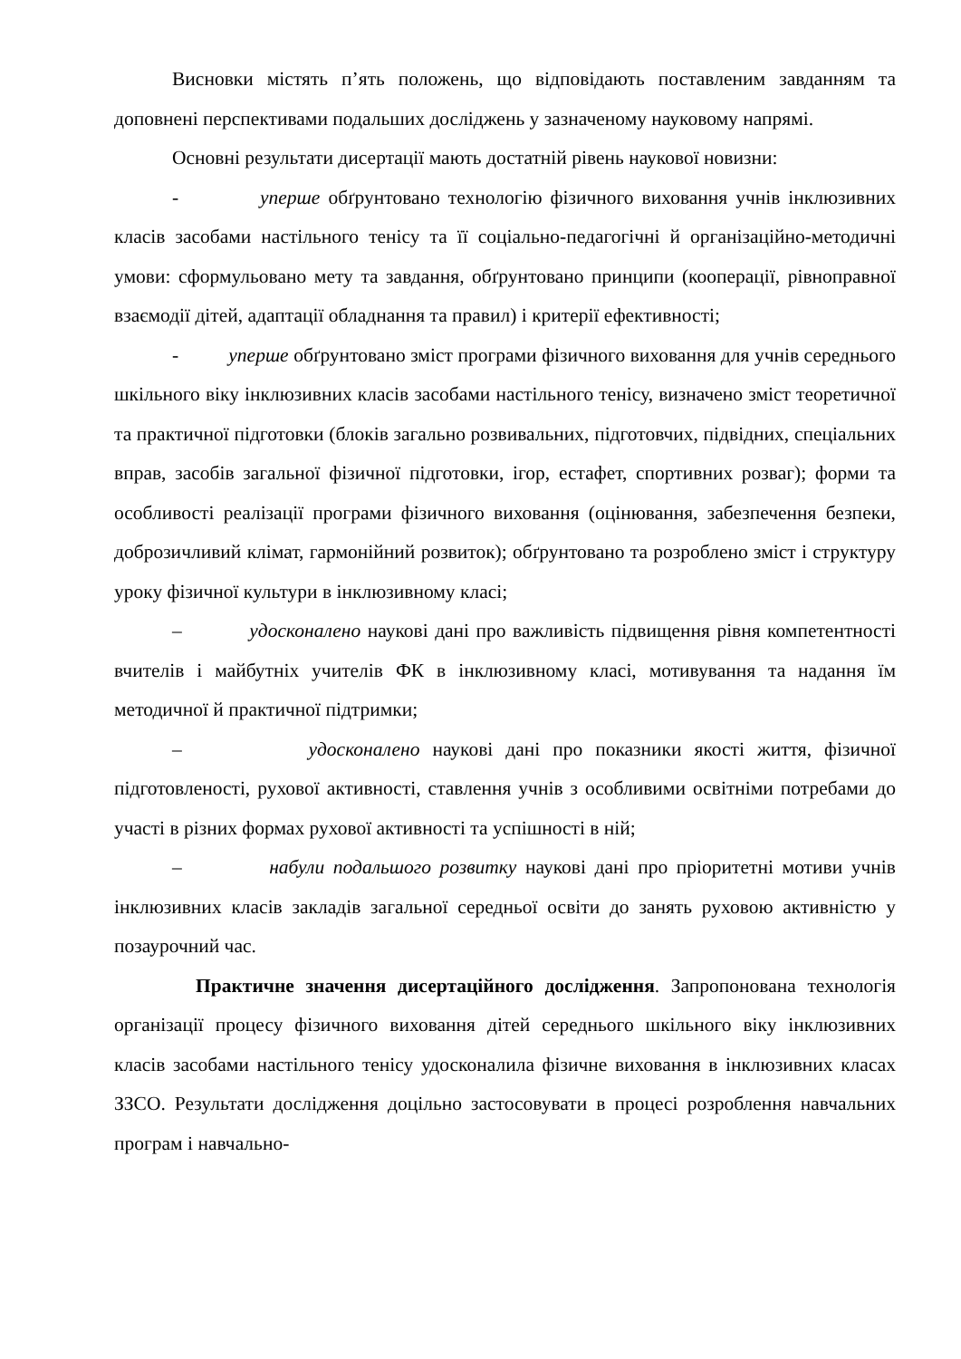Висновки містять п’ять положень, що відповідають поставленим завданням та доповнені перспективами подальших досліджень у зазначеному науковому напрямі.
Основні результати дисертації мають достатній рівень наукової новизни:
- уперше обґрунтовано технологію фізичного виховання учнів інклюзивних класів засобами настільного тенісу та її соціально-педагогічні й організаційно-методичні умови: сформульовано мету та завдання, обґрунтовано принципи (кооперації, рівноправної взаємодії дітей, адаптації обладнання та правил) і критерії ефективності;
- уперше обґрунтовано зміст програми фізичного виховання для учнів середнього шкільного віку інклюзивних класів засобами настільного тенісу, визначено зміст теоретичної та практичної підготовки (блоків загально розвивальних, підготовчих, підвідних, спеціальних вправ, засобів загальної фізичної підготовки, ігор, естафет, спортивних розваг); форми та особливості реалізації програми фізичного виховання (оцінювання, забезпечення безпеки, доброзичливий клімат, гармонійний розвиток); обґрунтовано та розроблено зміст і структуру уроку фізичної культури в інклюзивному класі;
– удосконалено наукові дані про важливість підвищення рівня компетентності вчителів і майбутніх учителів ФК в інклюзивному класі, мотивування та надання їм методичної й практичної підтримки;
– удосконалено наукові дані про показники якості життя, фізичної підготовленості, рухової активності, ставлення учнів з особливими освітніми потребами до участі в різних формах рухової активності та успішності в ній;
– набули подальшого розвитку наукові дані про пріоритетні мотиви учнів інклюзивних класів закладів загальної середньої освіти до занять руховою активністю у позаурочний час.
Практичне значення дисертаційного дослідження. Запропонована технологія організації процесу фізичного виховання дітей середнього шкільного віку інклюзивних класів засобами настільного тенісу удосконалила фізичне виховання в інклюзивних класах ЗЗСО. Результати дослідження доцільно застосовувати в процесі розроблення навчальних програм і навчально-